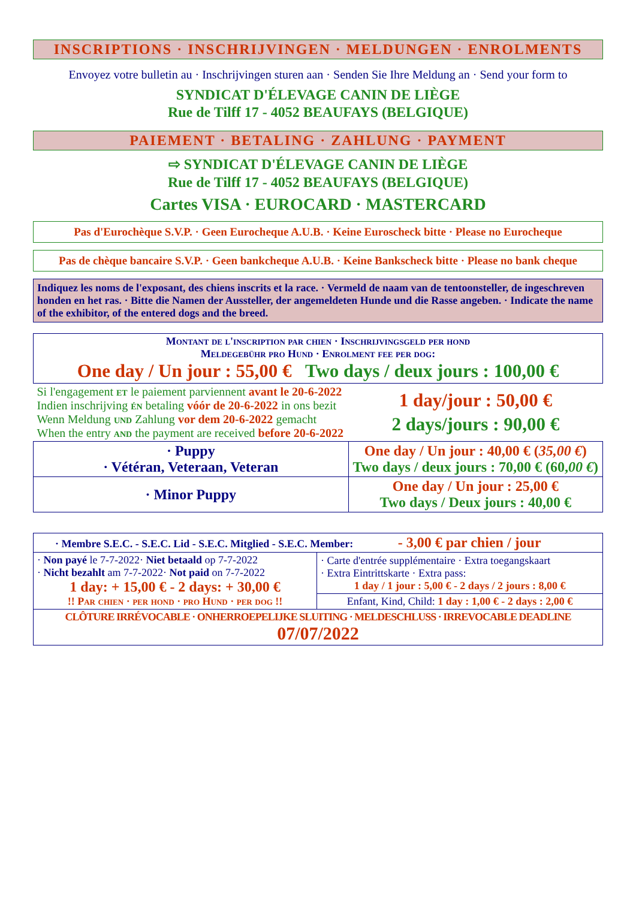INSCRIPTIONS · INSCHRIJVINGEN · MELDUNGEN · ENROLMENTS
Envoyez votre bulletin au · Inschrijvingen sturen aan · Senden Sie Ihre Meldung an · Send your form to
SYNDICAT D'ÉLEVAGE CANIN DE LIÈGE
Rue de Tilff 17 - 4052 BEAUFAYS (BELGIQUE)
PAIEMENT · BETALING · ZAHLUNG · PAYMENT
⇨ SYNDICAT D'ÉLEVAGE CANIN DE LIÈGE
Rue de Tilff 17 - 4052 BEAUFAYS (BELGIQUE)
Cartes VISA · EUROCARD · MASTERCARD
Pas d'Eurochèque S.V.P. · Geen Eurocheque A.U.B. · Keine Euroscheck bitte · Please no Eurocheque
Pas de chèque bancaire S.V.P. · Geen bankcheque A.U.B. · Keine Bankscheck bitte · Please no bank cheque
Indiquez les noms de l'exposant, des chiens inscrits et la race. · Vermeld de naam van de tentoonsteller, de ingeschreven honden en het ras. · Bitte die Namen der Aussteller, der angemeldeten Hunde und die Rasse angeben. · Indicate the name of the exhibitor, of the entered dogs and the breed.
| Montant de l'inscription par chien · Inschrijvingsgeld per hond Meldegebühr pro Hund · Enrolment fee per dog: One day / Un jour : 55,00 € Two days / deux jours : 100,00 € | |
| Si l'engagement et le paiement parviennent avant le 20-6-2022 Indien inschrijving én betaling vóór de 20-6-2022 in ons bezit Wenn Meldung und Zahlung vor dem 20-6-2022 gemacht When the entry and the payment are received before 20-6-2022 | 1 day/jour : 50,00 € 2 days/jours : 90,00 € |
| · Puppy · Vétéran, Veteraan, Veteran | One day / Un jour : 40,00 € ( 35,00 € ) Two days / deux jours : 70,00 € (60, 00 € ) |
| · Minor Puppy | One day / Un jour : 25,00 € Two days / Deux jours : 40,00 € |
| · Membre S.E.C. - S.E.C. Lid - S.E.C. Mitglied - S.E.C. Member: - 3,00 € par chien / jour | |
| · Non payé le 7-7-2022· Niet betaald op 7-7-2022 · Nicht bezahlt am 7-7-2022· Not paid on 7-7-2022 1 day: + 15,00 € - 2 days: + 30,00 € !! Par chien · per hond · pro Hund · per dog !! | · Carte d'entrée supplémentaire · Extra toegangskaart · Extra Eintrittskarte · Extra pass: 1 day / 1 jour : 5,00 € - 2 days / 2 jours : 8,00 € Enfant, Kind, Child: 1 day : 1,00 € - 2 days : 2,00 € |
| CLÔTURE IRRÉVOCABLE · ONHERROEPELIJKE SLUITING · MELDESCHLUSS · IRREVOCABLE DEADLINE 07/07/2022 | |